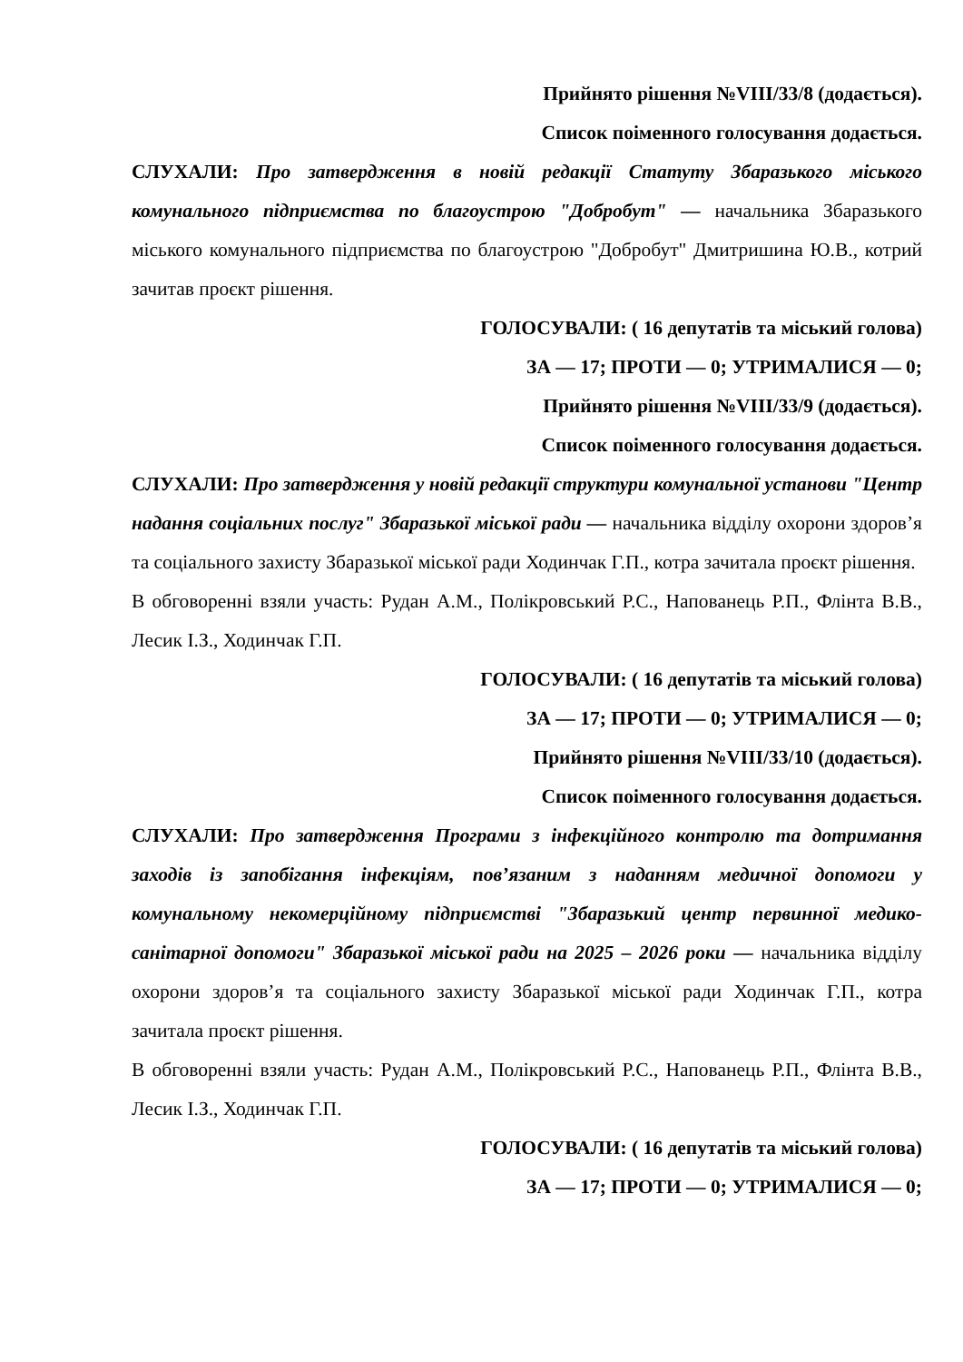Прийнято рішення №VIII/33/8 (додається).
Список поіменного голосування додається.
СЛУХАЛИ: Про затвердження в новій редакції Статуту Збаразького міського комунального підприємства по благоустрою "Добробут" — начальника Збаразького міського комунального підприємства по благоустрою "Добробут" Дмитришина Ю.В., котрий зачитав проєкт рішення.
ГОЛОСУВАЛИ: ( 16 депутатів та міський голова)
ЗА — 17; ПРОТИ — 0; УТРИМАЛИСЯ — 0;
Прийнято рішення №VIII/33/9 (додається).
Список поіменного голосування додається.
СЛУХАЛИ: Про затвердження у новій редакції структури комунальної установи "Центр надання соціальних послуг" Збаразької міської ради — начальника відділу охорони здоров’я та соціального захисту Збаразької міської ради Ходинчак Г.П., котра зачитала проєкт рішення.
В обговоренні взяли участь: Рудан А.М., Полікровський Р.С., Напованець Р.П., Флінта В.В., Лесик І.З., Ходинчак Г.П.
ГОЛОСУВАЛИ: ( 16 депутатів та міський голова)
ЗА — 17; ПРОТИ — 0; УТРИМАЛИСЯ — 0;
Прийнято рішення №VIII/33/10 (додається).
Список поіменного голосування додається.
СЛУХАЛИ: Про затвердження Програми з інфекційного контролю та дотримання заходів із запобігання інфекціям, пов’язаним з наданням медичної допомоги у комунальному некомерційному підприємстві "Збаразький центр первинної медико-санітарної допомоги" Збаразької міської ради на 2025 – 2026 роки — начальника відділу охорони здоров’я та соціального захисту Збаразької міської ради Ходинчак Г.П., котра зачитала проєкт рішення.
В обговоренні взяли участь: Рудан А.М., Полікровський Р.С., Напованець Р.П., Флінта В.В., Лесик І.З., Ходинчак Г.П.
ГОЛОСУВАЛИ: ( 16 депутатів та міський голова)
ЗА — 17; ПРОТИ — 0; УТРИМАЛИСЯ — 0;